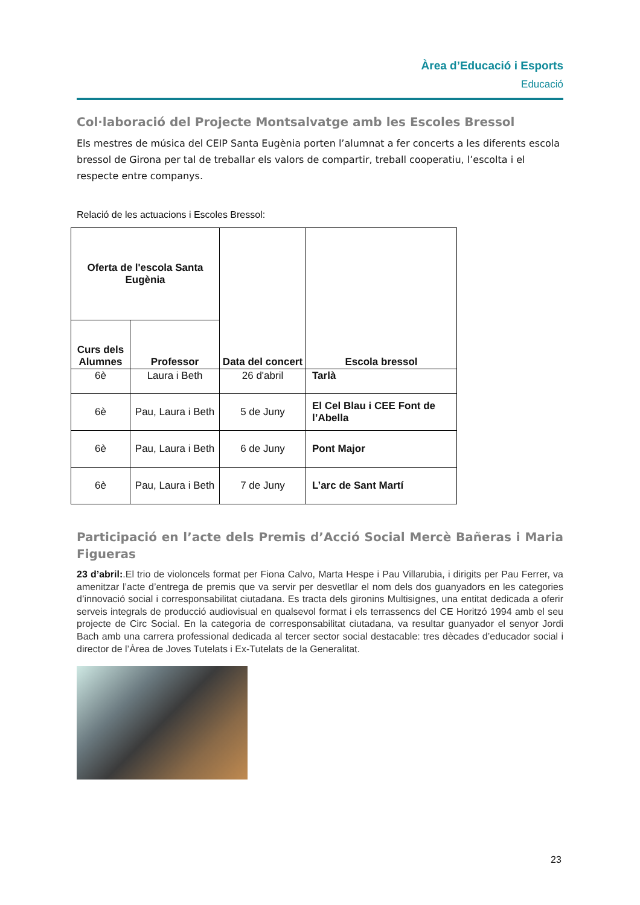Àrea d’Educació i Esports
Educació
Col·laboració del Projecte Montsalvatge amb les Escoles Bressol
Els mestres de música del CEIP Santa Eugènia porten l’alumnat a fer concerts a les diferents escola bressol de Girona per tal de treballar els valors de compartir, treball cooperatiu, l’escolta i el respecte entre companys.
Relació de les actuacions i Escoles Bressol:
| Oferta de l'escola Santa Eugènia | | Data del concert | Escola bressol |
| --- | --- | --- | --- |
| Curs dels Alumnes | Professor | | |
| 6è | Laura i Beth | 26 d'abril | Tarlà |
| 6è | Pau, Laura i Beth | 5 de Juny | El Cel Blau i CEE Font de l’Abella |
| 6è | Pau, Laura i Beth | 6 de Juny | Pont Major |
| 6è | Pau, Laura i Beth | 7 de Juny | L’arc de Sant Martí |
Participació en l’acte dels Premis d’Acció Social Mercè Bañeras i Maria Figueras
23 d’abril:.El trio de violoncels format per Fiona Calvo, Marta Hespe i Pau Villarubia, i dirigits per Pau Ferrer, va amenitzar l’acte d’entrega de premis que va servir per desvetllar el nom dels dos guanyadors en les categories d’innovació social i corresponsabilitat ciutadana. Es tracta dels gironins Multisignes, una entitat dedicada a oferir serveis integrals de producció audiovisual en qualsevol format i els terrassencs del CE Horitzó 1994 amb el seu projecte de Circ Social. En la categoria de corresponsabilitat ciutadana, va resultar guanyador el senyor Jordi Bach amb una carrera professional dedicada al tercer sector social destacable: tres dècades d’educador social i director de l’Àrea de Joves Tutelats i Ex-Tutelats de la Generalitat.
23